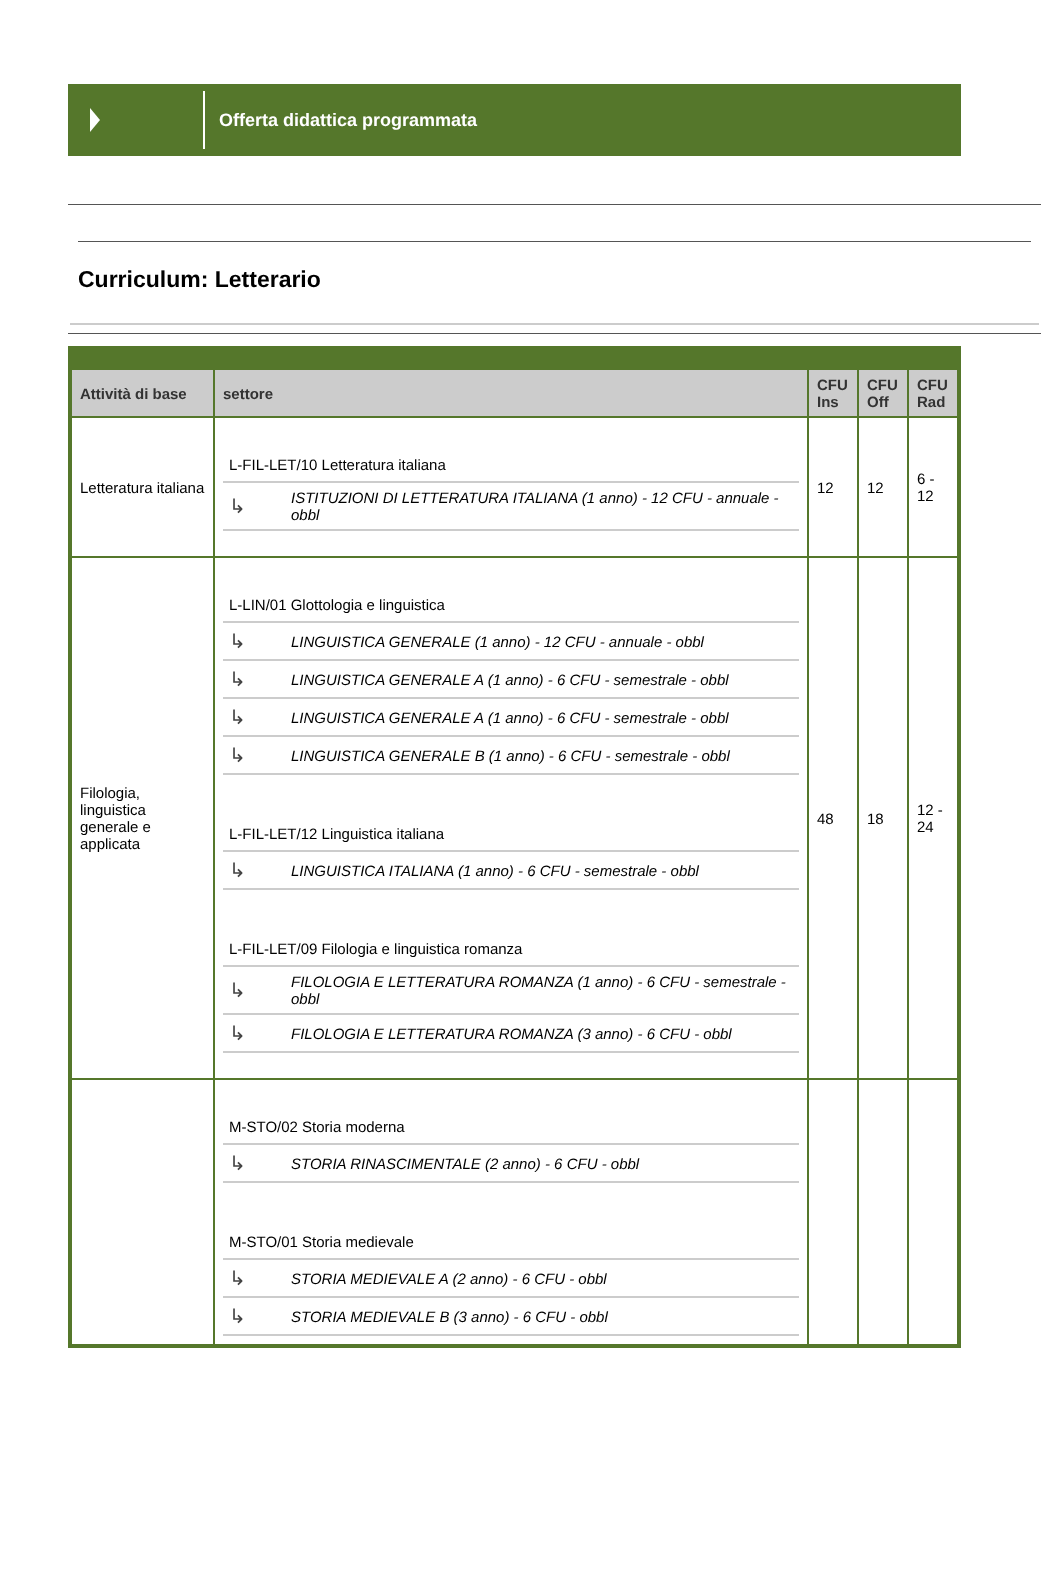Offerta didattica programmata
Curriculum: Letterario
| Attività di base | settore | CFU Ins | CFU Off | CFU Rad |
| --- | --- | --- | --- | --- |
| Letteratura italiana | / L-FIL-LET/10 Letteratura italiana / / / ↳ / ISTITUZIONI DI LETTERATURA ITALIANA (1 anno) - 12 CFU - annuale - obbl / | 12 | 12 | 6 - 12 |
| Filologia, linguistica generale e applicata | / L-LIN/01 Glottologia e linguistica / / / ↳ / LINGUISTICA GENERALE (1 anno) - 12 CFU - annuale - obbl / / ↳ / LINGUISTICA GENERALE A (1 anno) - 6 CFU - semestrale - obbl / / ↳ / LINGUISTICA GENERALE A (1 anno) - 6 CFU - semestrale - obbl / / ↳ / LINGUISTICA GENERALE B (1 anno) - 6 CFU - semestrale - obbl / / L-FIL-LET/12 Linguistica italiana / / / ↳ / LINGUISTICA ITALIANA (1 anno) - 6 CFU - semestrale - obbl / / L-FIL-LET/09 Filologia e linguistica romanza / / / ↳ / FILOLOGIA E LETTERATURA ROMANZA (1 anno) - 6 CFU - semestrale - obbl / / ↳ / FILOLOGIA E LETTERATURA ROMANZA (3 anno) - 6 CFU - obbl / | 48 | 18 | 12 - 24 |
| | / M-STO/02 Storia moderna / / / ↳ / STORIA RINASCIMENTALE (2 anno) - 6 CFU - obbl / / M-STO/01 Storia medievale / / / ↳ / STORIA MEDIEVALE A (2 anno) - 6 CFU - obbl / / ↳ / STORIA MEDIEVALE B (3 anno) - 6 CFU - obbl / | | | |